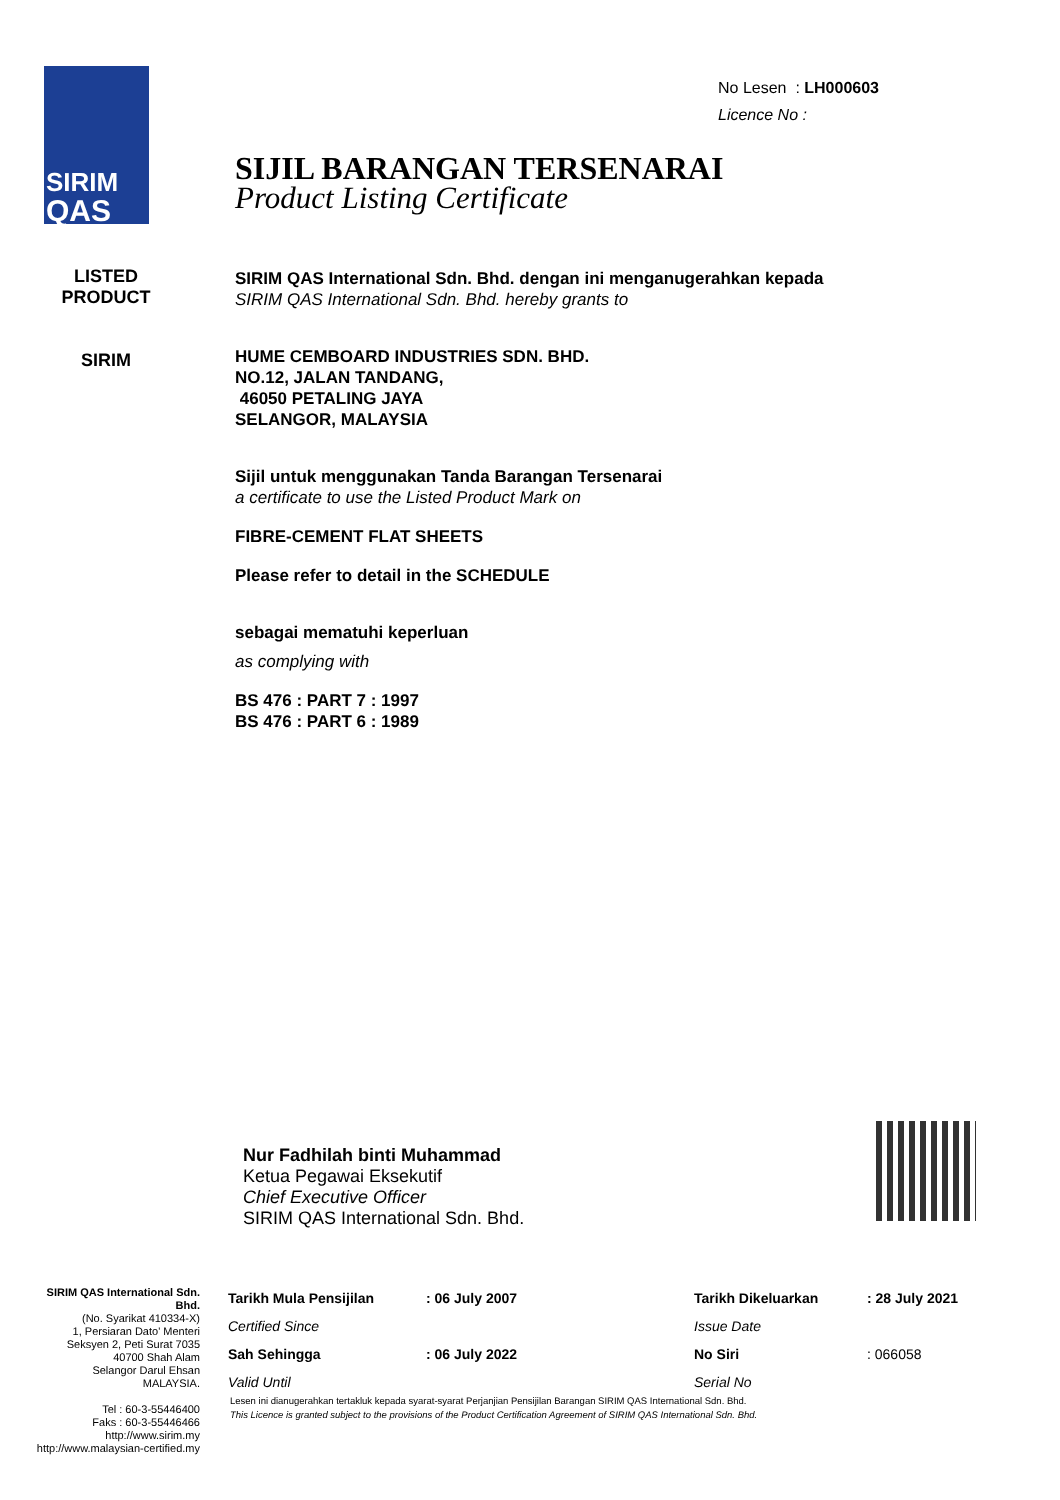SIRIM
QAS
LISTED PRODUCT
SIRIM
No Lesen : LH000603
Licence No :
SIJIL BARANGAN TERSENARAI
Product Listing Certificate
SIRIM QAS International Sdn. Bhd. dengan ini menganugerahkan kepada
SIRIM QAS International Sdn. Bhd. hereby grants to
HUME CEMBOARD INDUSTRIES SDN. BHD.
NO.12, JALAN TANDANG,
46050 PETALING JAYA
SELANGOR, MALAYSIA
Sijil untuk menggunakan Tanda Barangan Tersenarai
a certificate to use the Listed Product Mark on
FIBRE-CEMENT FLAT SHEETS
Please refer to detail in the SCHEDULE
sebagai mematuhi keperluan
as complying with
BS 476 : PART 7 : 1997
BS 476 : PART 6 : 1989
Nur Fadhilah binti Muhammad
Ketua Pegawai Eksekutif
Chief Executive Officer
SIRIM QAS International Sdn. Bhd.
SIRIM QAS International Sdn. Bhd.
(No. Syarikat 410334-X)
1, Persiaran Dato' Menteri
Seksyen 2, Peti Surat 7035
40700 Shah Alam
Selangor Darul Ehsan
MALAYSIA.
Tel : 60-3-55446400
Faks : 60-3-55446466
http://www.sirim.my
http://www.malaysian-certified.my
| Tarikh Mula Pensijilan | : 06 July 2007 | Tarikh Dikeluarkan | : 28 July 2021 |
| Certified Since | | Issue Date | |
| Sah Sehingga | : 06 July 2022 | No Siri | : 066058 |
| Valid Until | | Serial No | |
Lesen ini dianugerahkan tertakluk kepada syarat-syarat Perjanjian Pensijilan Barangan SIRIM QAS International Sdn. Bhd.
This Licence is granted subject to the provisions of the Product Certification Agreement of SIRIM QAS International Sdn. Bhd.